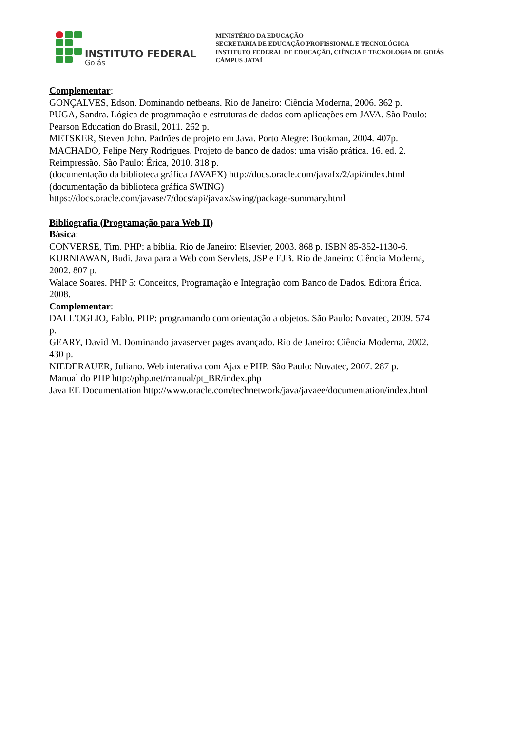INSTITUTO FEDERAL
Goiás
MINISTÉRIO DA EDUCAÇÃO
SECRETARIA DE EDUCAÇÃO PROFISSIONAL E TECNOLÓGICA
INSTITUTO FEDERAL DE EDUCAÇÃO, CIÊNCIA E TECNOLOGIA DE GOIÁS
CÂMPUS JATAÍ
Complementar:
GONÇALVES, Edson. Dominando netbeans. Rio de Janeiro: Ciência Moderna, 2006. 362 p.
PUGA, Sandra. Lógica de programação e estruturas de dados com aplicações em JAVA. São Paulo:
Pearson Education do Brasil, 2011. 262 p.
METSKER, Steven John. Padrões de projeto em Java. Porto Alegre: Bookman, 2004. 407p.
MACHADO, Felipe Nery Rodrigues. Projeto de banco de dados: uma visão prática. 16. ed. 2.
Reimpressão. São Paulo: Érica, 2010. 318 p.
(documentação da biblioteca gráfica JAVAFX) http://docs.oracle.com/javafx/2/api/index.html
(documentação da biblioteca gráfica SWING)
https://docs.oracle.com/javase/7/docs/api/javax/swing/package-summary.html
Bibliografia (Programação para Web II)
Básica:
CONVERSE, Tim. PHP: a bíblia. Rio de Janeiro: Elsevier, 2003. 868 p. ISBN 85-352-1130-6.
KURNIAWAN, Budi. Java para a Web com Servlets, JSP e EJB. Rio de Janeiro: Ciência Moderna,
2002. 807 p.
Walace Soares. PHP 5: Conceitos, Programação e Integração com Banco de Dados. Editora Érica.
2008.
Complementar:
DALL'OGLIO, Pablo. PHP: programando com orientação a objetos. São Paulo: Novatec, 2009. 574
p.
GEARY, David M. Dominando javaserver pages avançado. Rio de Janeiro: Ciência Moderna, 2002.
430 p.
NIEDERAUER, Juliano. Web interativa com Ajax e PHP. São Paulo: Novatec, 2007. 287 p.
Manual do PHP http://php.net/manual/pt_BR/index.php
Java EE Documentation http://www.oracle.com/technetwork/java/javaee/documentation/index.html